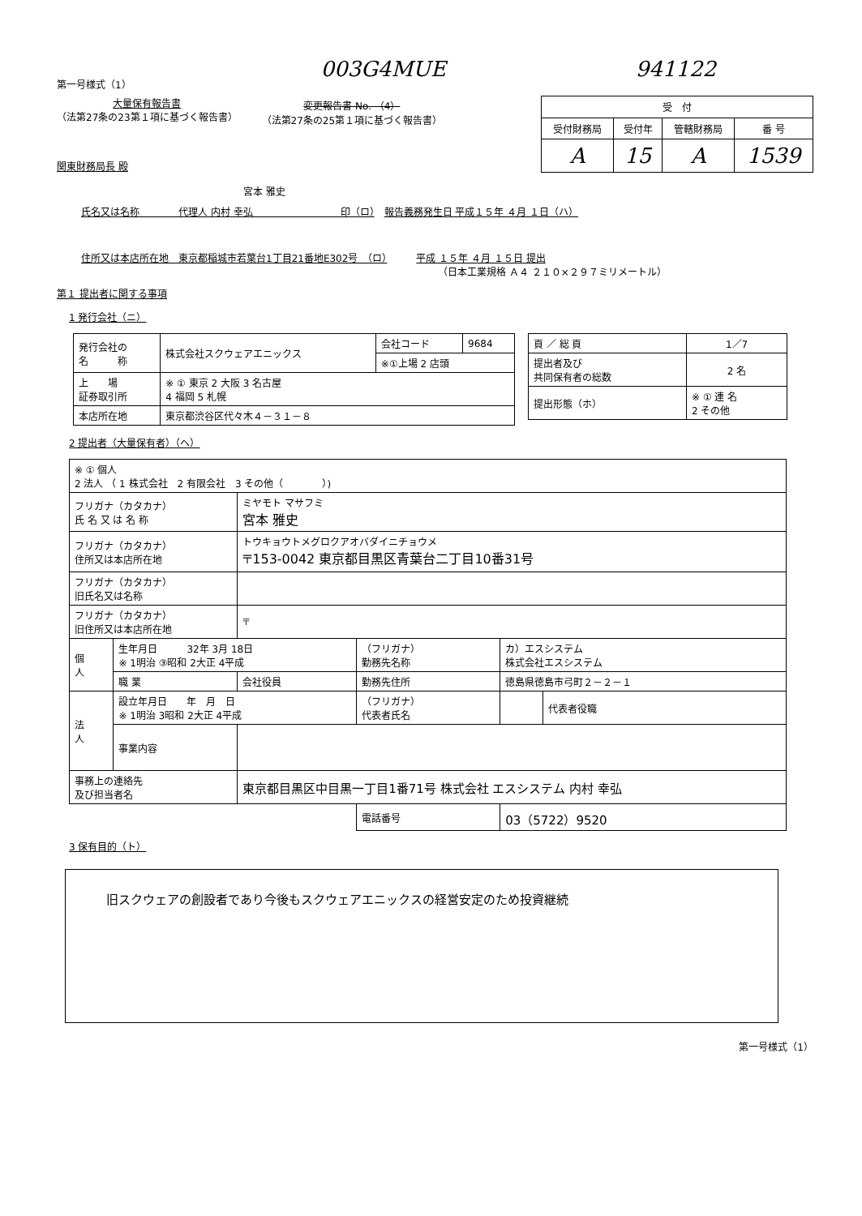第一号様式（1）
003G4MUE 941122
大量保有報告書
（法第27条の23第１項に基づく報告書）
変更報告書 No. （4）
（法第27条の25第１項に基づく報告書）
関東財務局長 殿
| 受 付 | | | |
| 受付財務局 | 受付年 | 管轄財務局 | 番 号 |
| A | 15 | A | 1539 |
宮本 雅史
氏名又は名称　　　　代理人 内村 幸弘　　　　　　　　　印（ロ）　報告義務発生日 平成１５年 ４月 １日（ハ）
住所又は本店所在地　東京都稲城市若葉台1丁目21番地E302号　（ロ）　　　平成 １５年 ４月 １５日 提出
（日本工業規格 Ａ４ ２１０×２９７ミリメートル）
第１ 提出者に関する事項
1 発行会社（ニ）
| 発行会社の 名 称 | 株式会社スクウェアエニックス | 会社コード | 9684 |
| | | ※①上場 2 店頭 | |
| 上 場 証券取引所 | ※ ① 東京 2 大阪 3 名古屋 4 福岡 5 札幌 | | |
| 本店所在地 | 東京都渋谷区代々木４－３１－８ | | |
| 頁 ／ 総 頁 | 1／7 |
| 提出者及び 共同保有者の総数 | 2 名 |
| 提出形態（ホ） | ※ ① 連 名 2 その他 |
2 提出者（大量保有者）（ヘ）
| ※ ① 個人 2 法人 （ 1 株式会社 2 有限会社 3 その他（ ）) | | | | | |
| フリガナ（カタカナ） 氏 名 又 は 名 称 | | ミヤモト マサフミ 宮本 雅史 | | | |
| フリガナ（カタカナ） 住所又は本店所在地 | | トウキョウトメグロクアオバダイニチョウメ 〒153-0042 東京都目黒区青葉台二丁目10番31号 | | | |
| フリガナ（カタカナ） 旧氏名又は名称 | | | | | |
| フリガナ（カタカナ） 旧住所又は本店所在地 | | 〒 | | | |
| 個 人 | 生年月日 32年 3月 18日 ※ 1明治 ③昭和 2大正 4平成 | | （フリガナ） 勤務先名称 | カ）エスシステム 株式会社エスシステム | |
| | 職 業 | 会社役員 | 勤務先住所 | 徳島県徳島市弓町２－２－１ | |
| 法 人 | 設立年月日 年 月 日 ※ 1明治 3昭和 2大正 4平成 | | （フリガナ） 代表者氏名 | | 代表者役職 |
| | 事業内容 | | | | |
| 事務上の連絡先 及び担当者名 | | 東京都目黒区中目黒一丁目1番71号 株式会社 エスシステム 内村 幸弘 | | | |
| | | | 電話番号 | 03（5722）9520 | |
3 保有目的（ト）
旧スクウェアの創設者であり今後もスクウェアエニックスの経営安定のため投資継続
第一号様式（1）